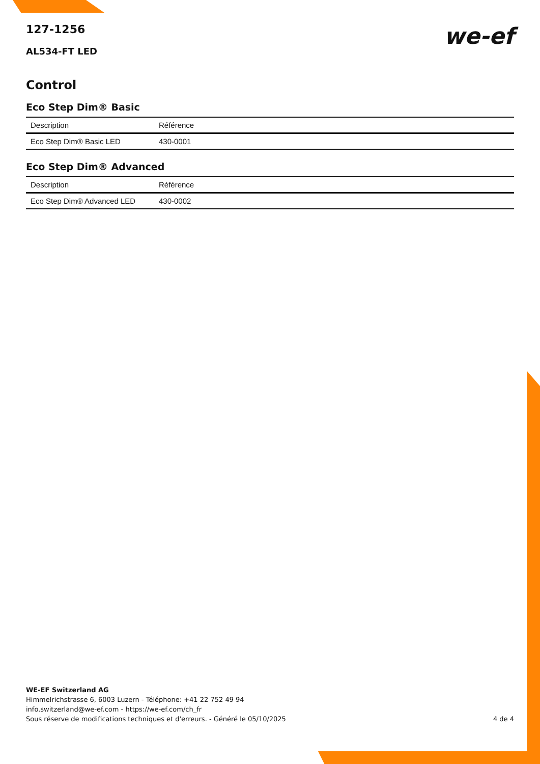127-1256
AL534-FT LED
we-ef
Control
Eco Step Dim® Basic
| Description | Référence |
| --- | --- |
| Eco Step Dim® Basic LED | 430-0001 |
Eco Step Dim® Advanced
| Description | Référence |
| --- | --- |
| Eco Step Dim® Advanced LED | 430-0002 |
WE-EF Switzerland AG
Himmelrichstrasse 6, 6003 Luzern - Téléphone: +41 22 752 49 94
info.switzerland@we-ef.com - https://we-ef.com/ch_fr
Sous réserve de modifications techniques et d'erreurs. - Généré le 05/10/2025 4 de 4